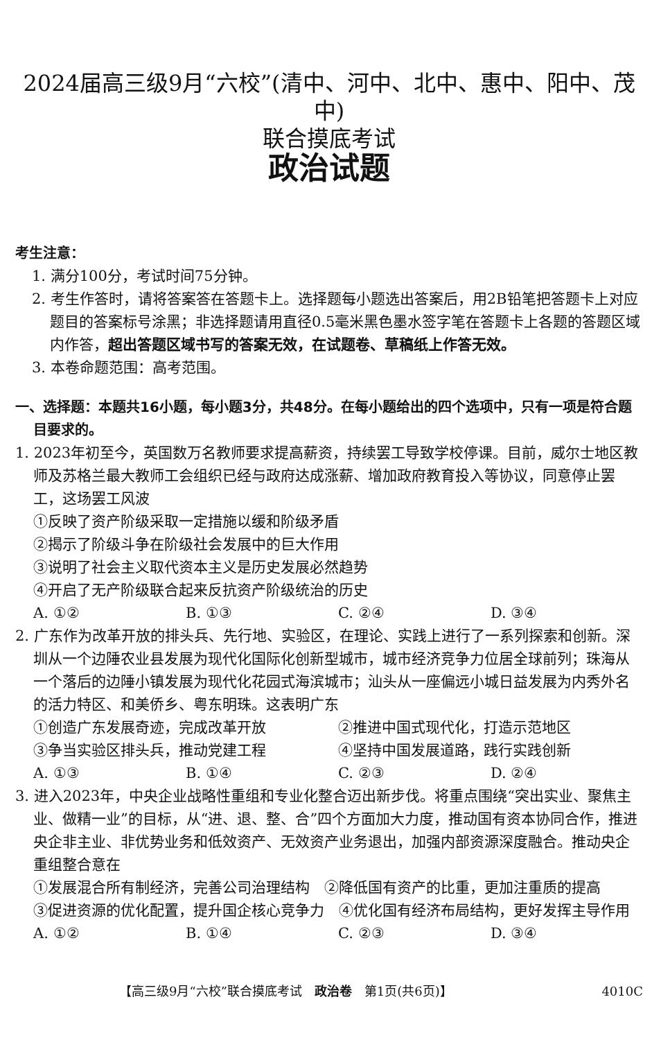2024届高三级9月“六校”(清中、河中、北中、惠中、阳中、茂中)
联合摸底考试
政治试题
考生注意：
1. 满分100分，考试时间75分钟。
2. 考生作答时，请将答案答在答题卡上。选择题每小题选出答案后，用2B铅笔把答题卡上对应题目的答案标号涂黑；非选择题请用直径0.5毫米黑色墨水签字笔在答题卡上各题的答题区域内作答，超出答题区域书写的答案无效，在试题卷、草稿纸上作答无效。
3. 本卷命题范围：高考范围。
一、选择题：本题共16小题，每小题3分，共48分。在每小题给出的四个选项中，只有一项是符合题目要求的。
1. 2023年初至今，英国数万名教师要求提高薪资，持续罢工导致学校停课。目前，威尔士地区教师及苏格兰最大教师工会组织已经与政府达成涨薪、增加政府教育投入等协议，同意停止罢工，这场罢工风波
①反映了资产阶级采取一定措施以缓和阶级矛盾
②揭示了阶级斗争在阶级社会发展中的巨大作用
③说明了社会主义取代资本主义是历史发展必然趋势
④开启了无产阶级联合起来反抗资产阶级统治的历史
A. ①② B. ①③ C. ②④ D. ③④
2. 广东作为改革开放的排头兵、先行地、实验区，在理论、实践上进行了一系列探索和创新。深圳从一个边陲农业县发展为现代化国际化创新型城市，城市经济竞争力位居全球前列；珠海从一个落后的边陲小镇发展为现代化花园式海滨城市；汕头从一座偏远小城日益发展为内秀外名的活力特区、和美侨乡、粤东明珠。这表明广东
①创造广东发展奇迹，完成改革开放 ②推进中国式现代化，打造示范地区
③争当实验区排头兵，推动党建工程 ④坚持中国发展道路，践行实践创新
A. ①③ B. ①④ C. ②③ D. ②④
3. 进入2023年，中央企业战略性重组和专业化整合迈出新步伐。将重点围绕“突出实业、聚焦主业、做精一业”的目标，从“进、退、整、合”四个方面加大力度，推动国有资本协同合作，推进央企非主业、非优势业务和低效资产、无效资产业务退出，加强内部资源深度融合。推动央企重组整合意在
①发展混合所有制经济，完善公司治理结构　②降低国有资产的比重，更加注重质的提高
③促进资源的优化配置，提升国企核心竞争力　④优化国有经济布局结构，更好发挥主导作用
A. ①② B. ①④ C. ②③ D. ③④
【高三级9月“六校”联合摸底考试　政治卷　第1页(共6页)】 4010C